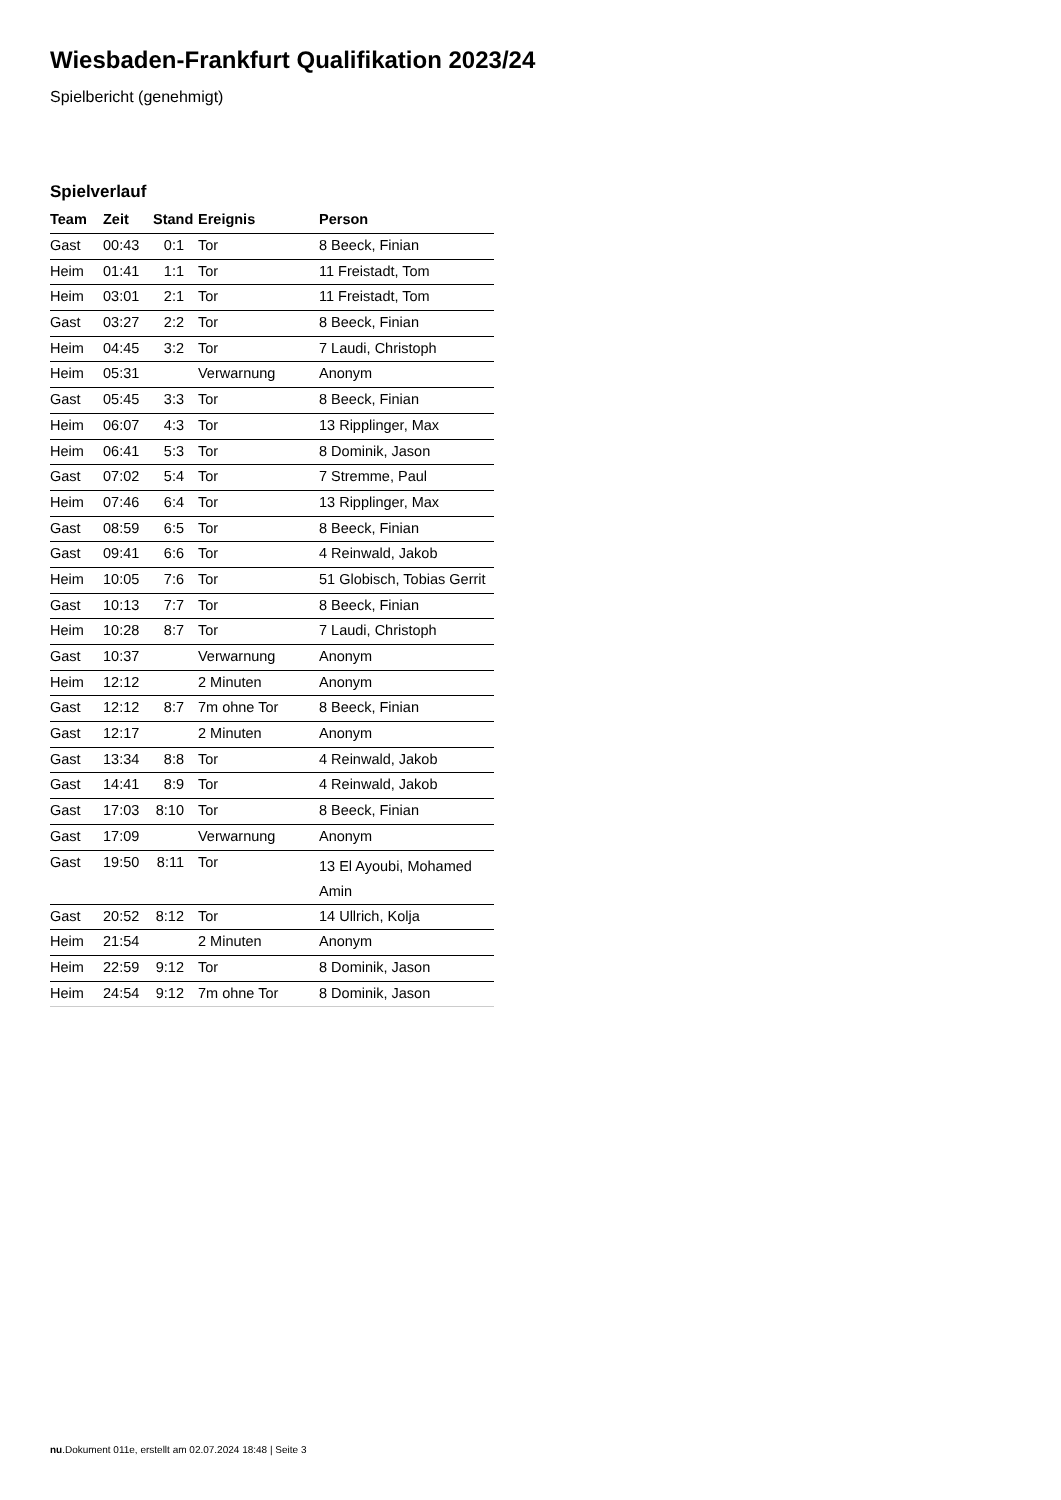Wiesbaden-Frankfurt Qualifikation 2023/24
Spielbericht (genehmigt)
Spielverlauf
| Team | Zeit | Stand | Ereignis | Person |
| --- | --- | --- | --- | --- |
| Gast | 00:43 | 0:1 | Tor | 8 Beeck, Finian |
| Heim | 01:41 | 1:1 | Tor | 11 Freistadt, Tom |
| Heim | 03:01 | 2:1 | Tor | 11 Freistadt, Tom |
| Gast | 03:27 | 2:2 | Tor | 8 Beeck, Finian |
| Heim | 04:45 | 3:2 | Tor | 7 Laudi, Christoph |
| Heim | 05:31 | | Verwarnung | Anonym |
| Gast | 05:45 | 3:3 | Tor | 8 Beeck, Finian |
| Heim | 06:07 | 4:3 | Tor | 13 Ripplinger, Max |
| Heim | 06:41 | 5:3 | Tor | 8 Dominik, Jason |
| Gast | 07:02 | 5:4 | Tor | 7 Stremme, Paul |
| Heim | 07:46 | 6:4 | Tor | 13 Ripplinger, Max |
| Gast | 08:59 | 6:5 | Tor | 8 Beeck, Finian |
| Gast | 09:41 | 6:6 | Tor | 4 Reinwald, Jakob |
| Heim | 10:05 | 7:6 | Tor | 51 Globisch, Tobias Gerrit |
| Gast | 10:13 | 7:7 | Tor | 8 Beeck, Finian |
| Heim | 10:28 | 8:7 | Tor | 7 Laudi, Christoph |
| Gast | 10:37 | | Verwarnung | Anonym |
| Heim | 12:12 | | 2 Minuten | Anonym |
| Gast | 12:12 | 8:7 | 7m ohne Tor | 8 Beeck, Finian |
| Gast | 12:17 | | 2 Minuten | Anonym |
| Gast | 13:34 | 8:8 | Tor | 4 Reinwald, Jakob |
| Gast | 14:41 | 8:9 | Tor | 4 Reinwald, Jakob |
| Gast | 17:03 | 8:10 | Tor | 8 Beeck, Finian |
| Gast | 17:09 | | Verwarnung | Anonym |
| Gast | 19:50 | 8:11 | Tor | 13 El Ayoubi, Mohamed Amin |
| Gast | 20:52 | 8:12 | Tor | 14 Ullrich, Kolja |
| Heim | 21:54 | | 2 Minuten | Anonym |
| Heim | 22:59 | 9:12 | Tor | 8 Dominik, Jason |
| Heim | 24:54 | 9:12 | 7m ohne Tor | 8 Dominik, Jason |
nu.Dokument 011e, erstellt am 02.07.2024 18:48 | Seite 3